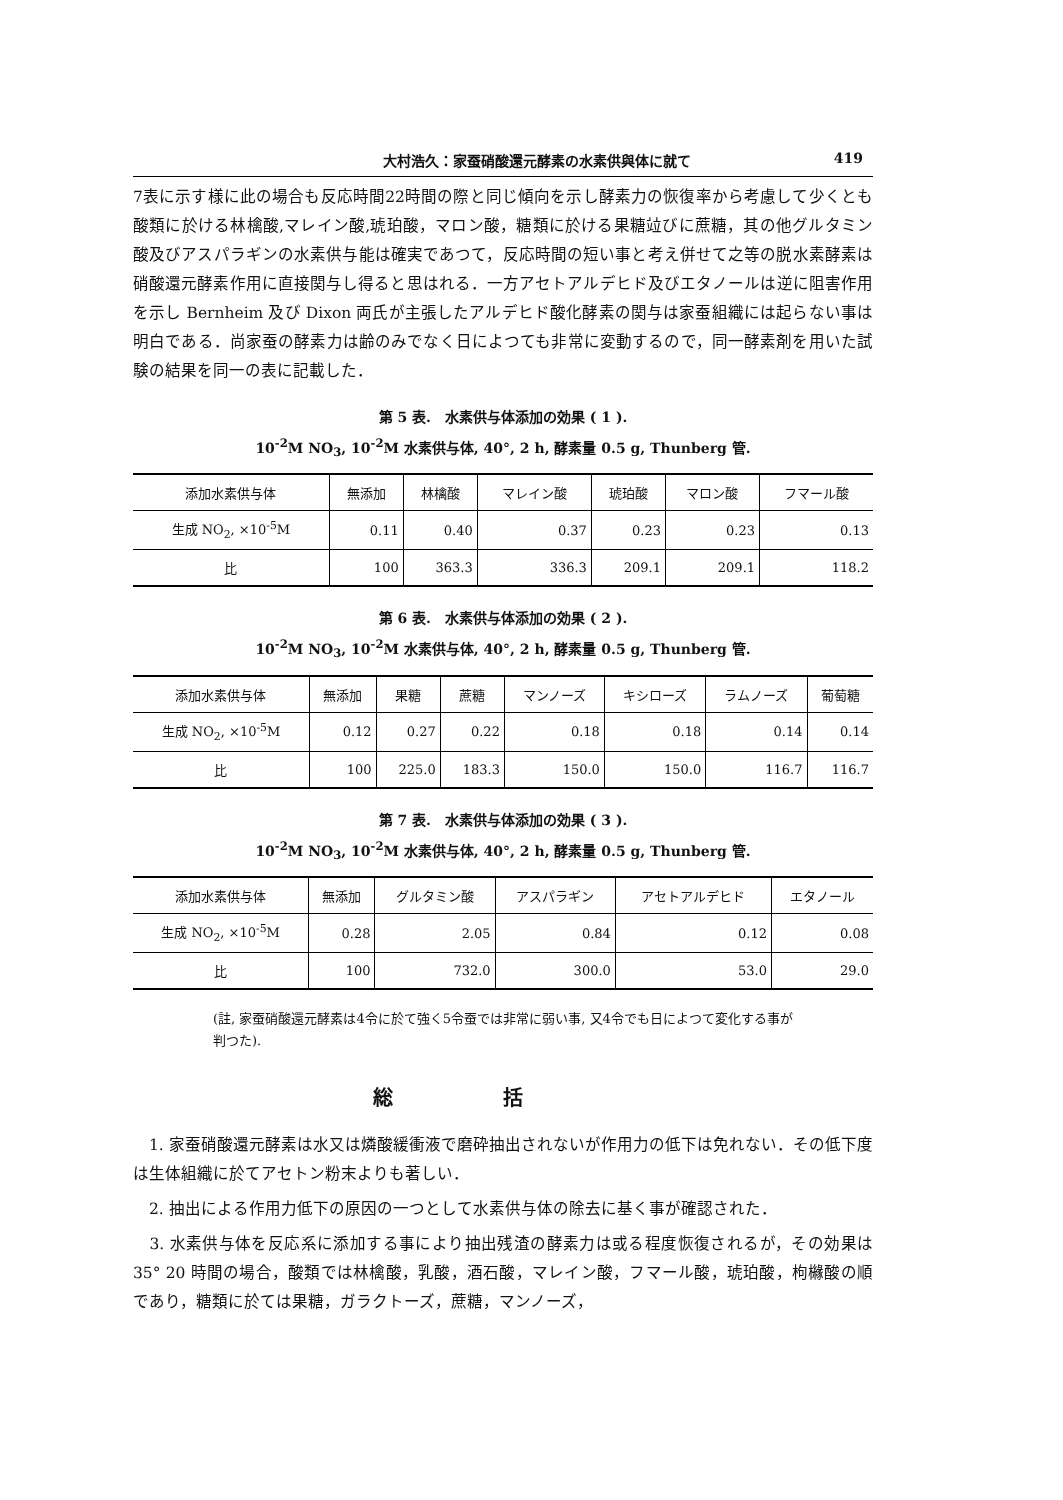大村浩久：家蚕硝酸還元酵素の水素供與体に就て 419
7表に示す様に此の場合も反応時間22時間の際と同じ傾向を示し酵素力の恢復率から考慮して少くとも酸類に於ける林檎酸,マレイン酸,琥珀酸，マロン酸，糖類に於ける果糖竝びに蔗糖，其の他グルタミン酸及びアスパラギンの水素供与能は確実であつて，反応時間の短い事と考え併せて之等の脱水素酵素は硝酸還元酵素作用に直接関与し得ると思はれる．一方アセトアルデヒド及びエタノールは逆に阻害作用を示し Bernheim 及び Dixon 両氏が主張したアルデヒド酸化酵素の関与は家蚕組織には起らない事は明白である．尚家蚕の酵素力は齢のみでなく日によつても非常に変動するので，同一酵素剤を用いた試験の結果を同一の表に記載した．
第 5 表.　水素供与体添加の効果 ( 1 ).
10<sup>-2</sup>M NO<sub>3</sub>, 10<sup>-2</sup>M 水素供与体, 40°, 2 h, 酵素量 0.5 g, Thunberg 管.
| 添加水素供与体 | 無添加 | 林檎酸 | マレイン酸 | 琥珀酸 | マロン酸 | フマール酸 |
| --- | --- | --- | --- | --- | --- | --- |
| 生成 NO<sub>2</sub>, ×10<sup>-5</sup>M | 0.11 | 0.40 | 0.37 | 0.23 | 0.23 | 0.13 |
| 比 | 100 | 363.3 | 336.3 | 209.1 | 209.1 | 118.2 |
第 6 表.　水素供与体添加の効果 ( 2 ).
10<sup>-2</sup>M NO<sub>3</sub>, 10<sup>-2</sup>M 水素供与体, 40°, 2 h, 酵素量 0.5 g, Thunberg 管.
| 添加水素供与体 | 無添加 | 果糖 | 蔗糖 | マンノーズ | キシローズ | ラムノーズ | 葡萄糖 |
| --- | --- | --- | --- | --- | --- | --- | --- |
| 生成 NO<sub>2</sub>, ×10<sup>-5</sup>M | 0.12 | 0.27 | 0.22 | 0.18 | 0.18 | 0.14 | 0.14 |
| 比 | 100 | 225.0 | 183.3 | 150.0 | 150.0 | 116.7 | 116.7 |
第 7 表.　水素供与体添加の効果 ( 3 ).
10<sup>-2</sup>M NO<sub>3</sub>, 10<sup>-2</sup>M 水素供与体, 40°, 2 h, 酵素量 0.5 g, Thunberg 管.
| 添加水素供与体 | 無添加 | グルタミン酸 | アスパラギン | アセトアルデヒド | エタノール |
| --- | --- | --- | --- | --- | --- |
| 生成 NO<sub>2</sub>, ×10<sup>-5</sup>M | 0.28 | 2.05 | 0.84 | 0.12 | 0.08 |
| 比 | 100 | 732.0 | 300.0 | 53.0 | 29.0 |
(註, 家蚕硝酸還元酵素は4令に於て強く5令蚕では非常に弱い事, 又4令でも日によつて変化する事が判つた).
総括
　1. 家蚕硝酸還元酵素は水又は燐酸緩衝液で磨砕抽出されないが作用力の低下は免れない．その低下度は生体組織に於てアセトン粉末よりも著しい．
　2. 抽出による作用力低下の原因の一つとして水素供与体の除去に基く事が確認された．
　3. 水素供与体を反応系に添加する事により抽出残渣の酵素力は或る程度恢復されるが，その効果は 35° 20 時間の場合，酸類では林檎酸，乳酸，酒石酸，マレイン酸，フマール酸，琥珀酸，枸櫞酸の順であり，糖類に於ては果糖，ガラクトーズ，蔗糖，マンノーズ，